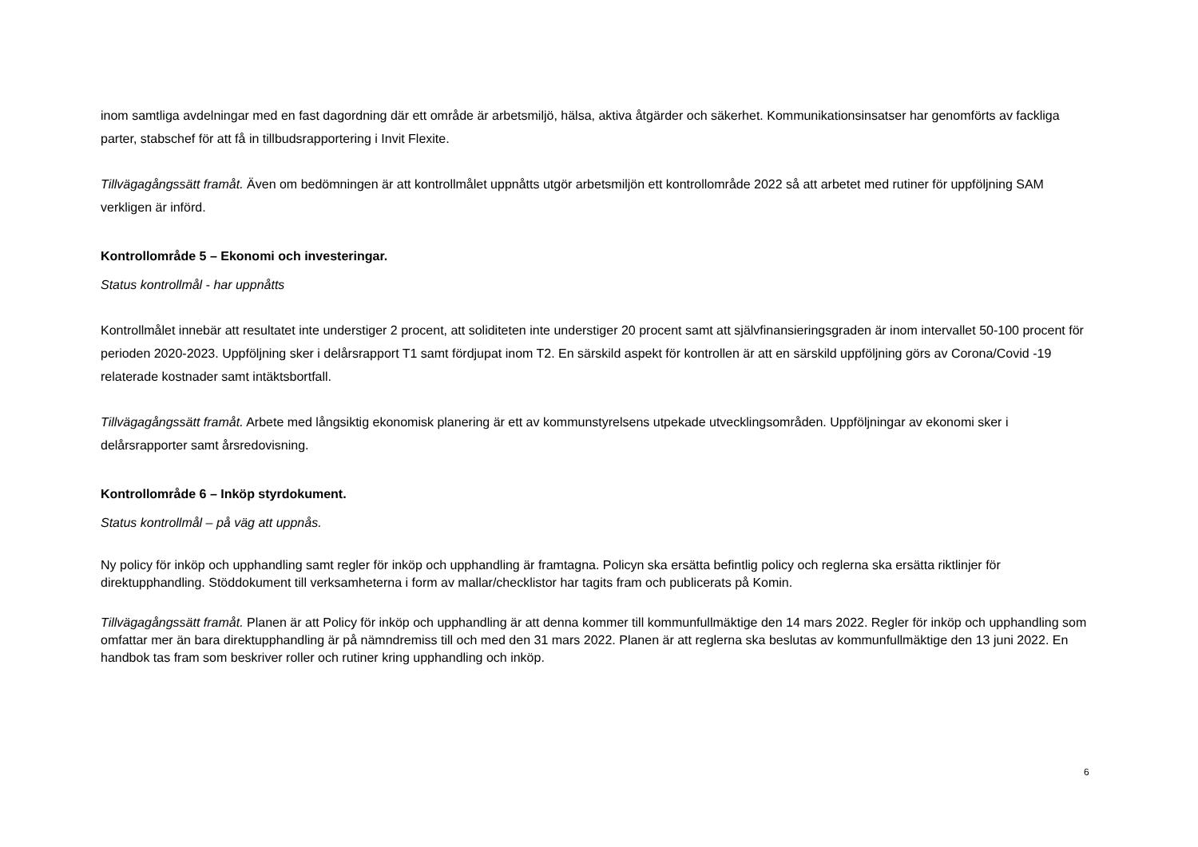inom samtliga avdelningar med en fast dagordning där ett område är arbetsmiljö, hälsa, aktiva åtgärder och säkerhet. Kommunikationsinsatser har genomförts av fackliga parter, stabschef för att få in tillbudsrapportering i Invit Flexite.
Tillvägagångssätt framåt. Även om bedömningen är att kontrollmålet uppnåtts utgör arbetsmiljön ett kontrollområde 2022 så att arbetet med rutiner för uppföljning SAM verkligen är införd.
Kontrollområde 5 – Ekonomi och investeringar.
Status kontrollmål - har uppnåtts
Kontrollmålet innebär att resultatet inte understiger 2 procent, att soliditeten inte understiger 20 procent samt att självfinansieringsgraden är inom intervallet 50-100 procent för perioden 2020-2023. Uppföljning sker i delårsrapport T1 samt fördjupat inom T2. En särskild aspekt för kontrollen är att en särskild uppföljning görs av Corona/Covid -19 relaterade kostnader samt intäktsbortfall.
Tillvägagångssätt framåt. Arbete med långsiktig ekonomisk planering är ett av kommunstyrelsens utpekade utvecklingsområden. Uppföljningar av ekonomi sker i delårsrapporter samt årsredovisning.
Kontrollområde 6 – Inköp styrdokument.
Status kontrollmål – på väg att uppnås.
Ny policy för inköp och upphandling samt regler för inköp och upphandling är framtagna. Policyn ska ersätta befintlig policy och reglerna ska ersätta riktlinjer för direktupphandling. Stöddokument till verksamheterna i form av mallar/checklistor har tagits fram och publicerats på Komin.
Tillvägagångssätt framåt. Planen är att Policy för inköp och upphandling är att denna kommer till kommunfullmäktige den 14 mars 2022. Regler för inköp och upphandling som omfattar mer än bara direktupphandling är på nämndremiss till och med den 31 mars 2022. Planen är att reglerna ska beslutas av kommunfullmäktige den 13 juni 2022. En handbok tas fram som beskriver roller och rutiner kring upphandling och inköp.
6